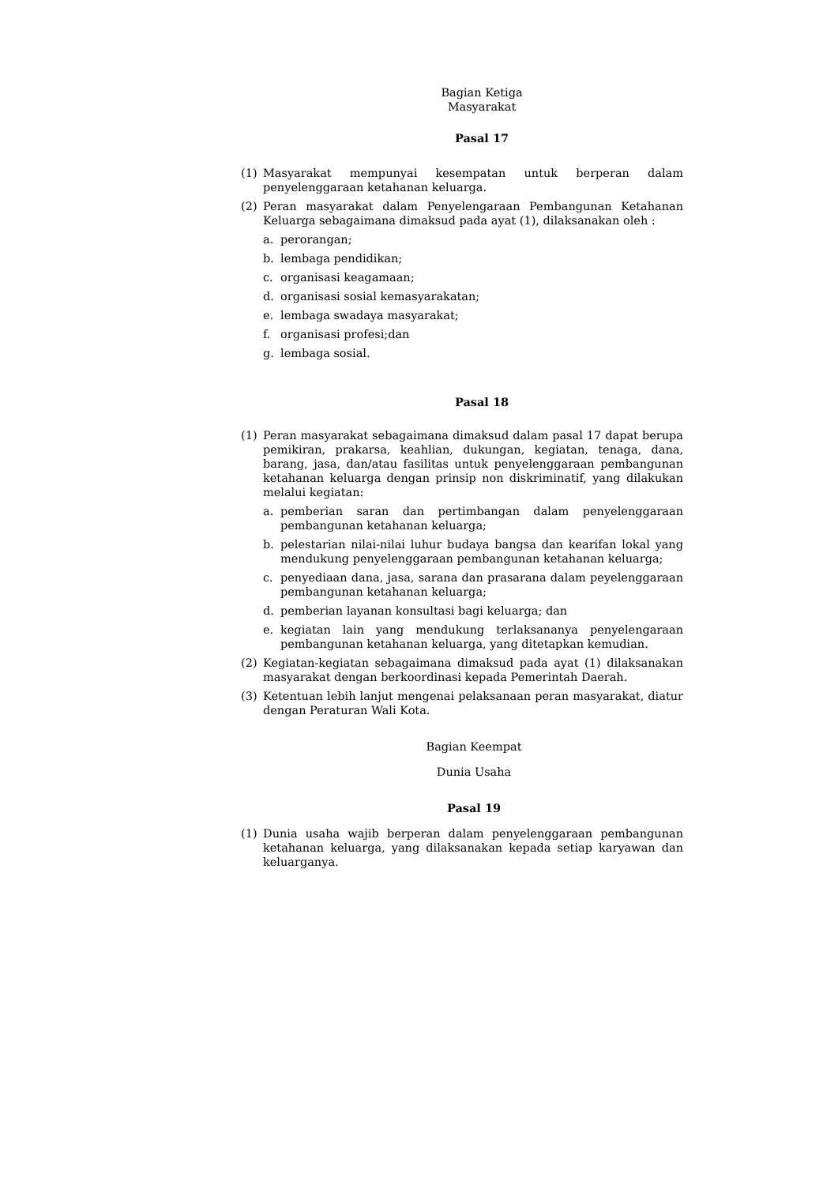Bagian Ketiga
Masyarakat
Pasal 17
(1) Masyarakat mempunyai kesempatan untuk berperan dalam penyelenggaraan ketahanan keluarga.
(2) Peran masyarakat dalam Penyelengaraan Pembangunan Ketahanan Keluarga sebagaimana dimaksud pada ayat (1), dilaksanakan oleh :
a. perorangan;
b. lembaga pendidikan;
c. organisasi keagamaan;
d. organisasi sosial kemasyarakatan;
e. lembaga swadaya masyarakat;
f. organisasi profesi;dan
g. lembaga sosial.
Pasal 18
(1) Peran masyarakat sebagaimana dimaksud dalam pasal 17 dapat berupa pemikiran, prakarsa, keahlian, dukungan, kegiatan, tenaga, dana, barang, jasa, dan/atau fasilitas untuk penyelenggaraan pembangunan ketahanan keluarga dengan prinsip non diskriminatif, yang dilakukan melalui kegiatan:
a. pemberian saran dan pertimbangan dalam penyelenggaraan pembangunan ketahanan keluarga;
b. pelestarian nilai-nilai luhur budaya bangsa dan kearifan lokal yang mendukung penyelenggaraan pembangunan ketahanan keluarga;
c. penyediaan dana, jasa, sarana dan prasarana dalam peyelenggaraan pembangunan ketahanan keluarga;
d. pemberian layanan konsultasi bagi keluarga; dan
e. kegiatan lain yang mendukung terlaksananya penyelengaraan pembangunan ketahanan keluarga, yang ditetapkan kemudian.
(2) Kegiatan-kegiatan sebagaimana dimaksud pada ayat (1) dilaksanakan masyarakat dengan berkoordinasi kepada Pemerintah Daerah.
(3) Ketentuan lebih lanjut mengenai pelaksanaan peran masyarakat, diatur dengan Peraturan Wali Kota.
Bagian Keempat
Dunia Usaha
Pasal 19
(1) Dunia usaha wajib berperan dalam penyelenggaraan pembangunan ketahanan keluarga, yang dilaksanakan kepada setiap karyawan dan keluarganya.